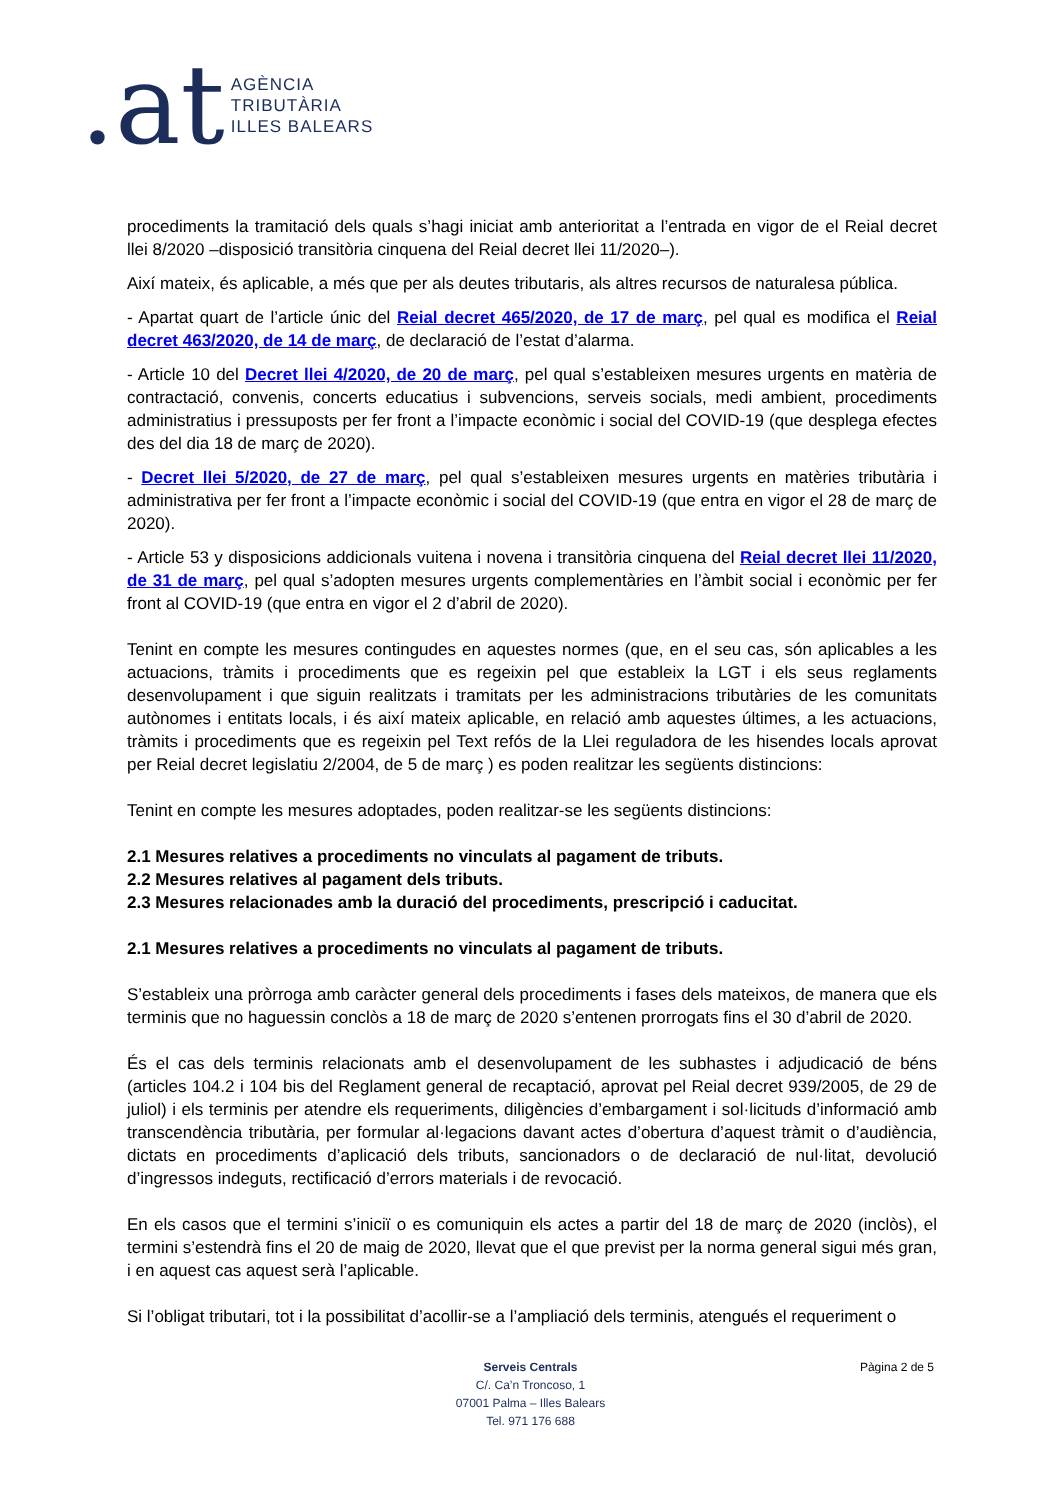.at
AGÈNCIA
TRIBUTÀRIA
ILLES BALEARS
procediments la tramitació dels quals s’hagi iniciat amb anterioritat a l’entrada en vigor de el Reial decret llei 8/2020 –disposició transitòria cinquena del Reial decret llei 11/2020–).
Així mateix, és aplicable, a més que per als deutes tributaris, als altres recursos de naturalesa pública.
- Apartat quart de l’article únic del Reial decret 465/2020, de 17 de març, pel qual es modifica el Reial decret 463/2020, de 14 de març, de declaració de l’estat d’alarma.
- Article 10 del Decret llei 4/2020, de 20 de març, pel qual s’estableixen mesures urgents en matèria de contractació, convenis, concerts educatius i subvencions, serveis socials, medi ambient, procediments administratius i pressuposts per fer front a l’impacte econòmic i social del COVID-19 (que desplega efectes des del dia 18 de març de 2020).
- Decret llei 5/2020, de 27 de març, pel qual s’estableixen mesures urgents en matèries tributària i administrativa per fer front a l’impacte econòmic i social del COVID-19 (que entra en vigor el 28 de març de 2020).
- Article 53 y disposicions addicionals vuitena i novena i transitòria cinquena del Reial decret llei 11/2020, de 31 de març, pel qual s’adopten mesures urgents complementàries en l’àmbit social i econòmic per fer front al COVID-19 (que entra en vigor el 2 d’abril de 2020).
Tenint en compte les mesures contingudes en aquestes normes (que, en el seu cas, són aplicables a les actuacions, tràmits i procediments que es regeixin pel que estableix la LGT i els seus reglaments desenvolupament i que siguin realitzats i tramitats per les administracions tributàries de les comunitats autònomes i entitats locals, i és així mateix aplicable, en relació amb aquestes últimes, a les actuacions, tràmits i procediments que es regeixin pel Text refós de la Llei reguladora de les hisendes locals aprovat per Reial decret legislatiu 2/2004, de 5 de març ) es poden realitzar les següents distincions:
Tenint en compte les mesures adoptades, poden realitzar-se les següents distincions:
2.1 Mesures relatives a procediments no vinculats al pagament de tributs.
2.2 Mesures relatives al pagament dels tributs.
2.3 Mesures relacionades amb la duració del procediments, prescripció i caducitat.
2.1 Mesures relatives a procediments no vinculats al pagament de tributs.
S’estableix una pròrroga amb caràcter general dels procediments i fases dels mateixos, de manera que els terminis que no haguessin conclòs a 18 de març de 2020 s’entenen prorrogats fins el 30 d’abril de 2020.
És el cas dels terminis relacionats amb el desenvolupament de les subhastes i adjudicació de béns (articles 104.2 i 104 bis del Reglament general de recaptació, aprovat pel Reial decret 939/2005, de 29 de juliol) i els terminis per atendre els requeriments, diligències d’embargament i sol·licituds d’informació amb transcendència tributària, per formular al·legacions davant actes d’obertura d’aquest tràmit o d’audiència, dictats en procediments d’aplicació dels tributs, sancionadors o de declaració de nul·litat, devolució d’ingressos indeguts, rectificació d’errors materials i de revocació.
En els casos que el termini s’iniciï o es comuniquin els actes a partir del 18 de març de 2020 (inclòs), el termini s’estendrà fins el 20 de maig de 2020, llevat que el que previst per la norma general sigui més gran, i en aquest cas aquest serà l’aplicable.
Si l’obligat tributari, tot i la possibilitat d’acollir-se a l’ampliació dels terminis, atengués el requeriment o
Serveis Centrals
C/. Ca’n Troncoso, 1
07001 Palma – Illes Balears
Tel. 971 176 688
Pàgina 2 de 5